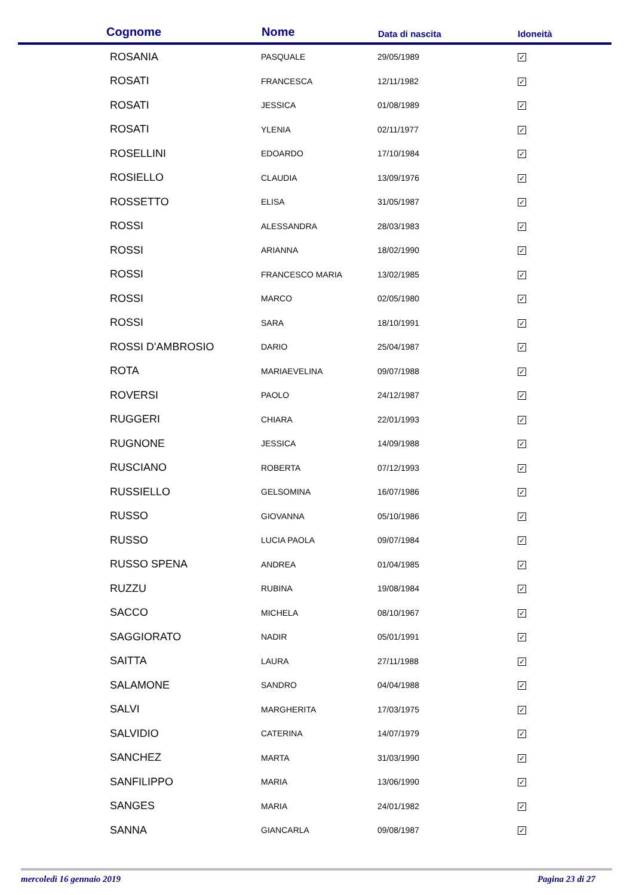| Cognome | Nome | Data di nascita | Idoneità |
| --- | --- | --- | --- |
| ROSANIA | PASQUALE | 29/05/1989 | ✓ |
| ROSATI | FRANCESCA | 12/11/1982 | ✓ |
| ROSATI | JESSICA | 01/08/1989 | ✓ |
| ROSATI | YLENIA | 02/11/1977 | ✓ |
| ROSELLINI | EDOARDO | 17/10/1984 | ✓ |
| ROSIELLO | CLAUDIA | 13/09/1976 | ✓ |
| ROSSETTO | ELISA | 31/05/1987 | ✓ |
| ROSSI | ALESSANDRA | 28/03/1983 | ✓ |
| ROSSI | ARIANNA | 18/02/1990 | ✓ |
| ROSSI | FRANCESCO MARIA | 13/02/1985 | ✓ |
| ROSSI | MARCO | 02/05/1980 | ✓ |
| ROSSI | SARA | 18/10/1991 | ✓ |
| ROSSI D'AMBROSIO | DARIO | 25/04/1987 | ✓ |
| ROTA | MARIAEVELINA | 09/07/1988 | ✓ |
| ROVERSI | PAOLO | 24/12/1987 | ✓ |
| RUGGERI | CHIARA | 22/01/1993 | ✓ |
| RUGNONE | JESSICA | 14/09/1988 | ✓ |
| RUSCIANO | ROBERTA | 07/12/1993 | ✓ |
| RUSSIELLO | GELSOMINA | 16/07/1986 | ✓ |
| RUSSO | GIOVANNA | 05/10/1986 | ✓ |
| RUSSO | LUCIA PAOLA | 09/07/1984 | ✓ |
| RUSSO SPENA | ANDREA | 01/04/1985 | ✓ |
| RUZZU | RUBINA | 19/08/1984 | ✓ |
| SACCO | MICHELA | 08/10/1967 | ✓ |
| SAGGIORATO | NADIR | 05/01/1991 | ✓ |
| SAITTA | LAURA | 27/11/1988 | ✓ |
| SALAMONE | SANDRO | 04/04/1988 | ✓ |
| SALVI | MARGHERITA | 17/03/1975 | ✓ |
| SALVIDIO | CATERINA | 14/07/1979 | ✓ |
| SANCHEZ | MARTA | 31/03/1990 | ✓ |
| SANFILIPPO | MARIA | 13/06/1990 | ✓ |
| SANGES | MARIA | 24/01/1982 | ✓ |
| SANNA | GIANCARLA | 09/08/1987 | ✓ |
mercoledì 16 gennaio 2019 Pagina 23 di 27